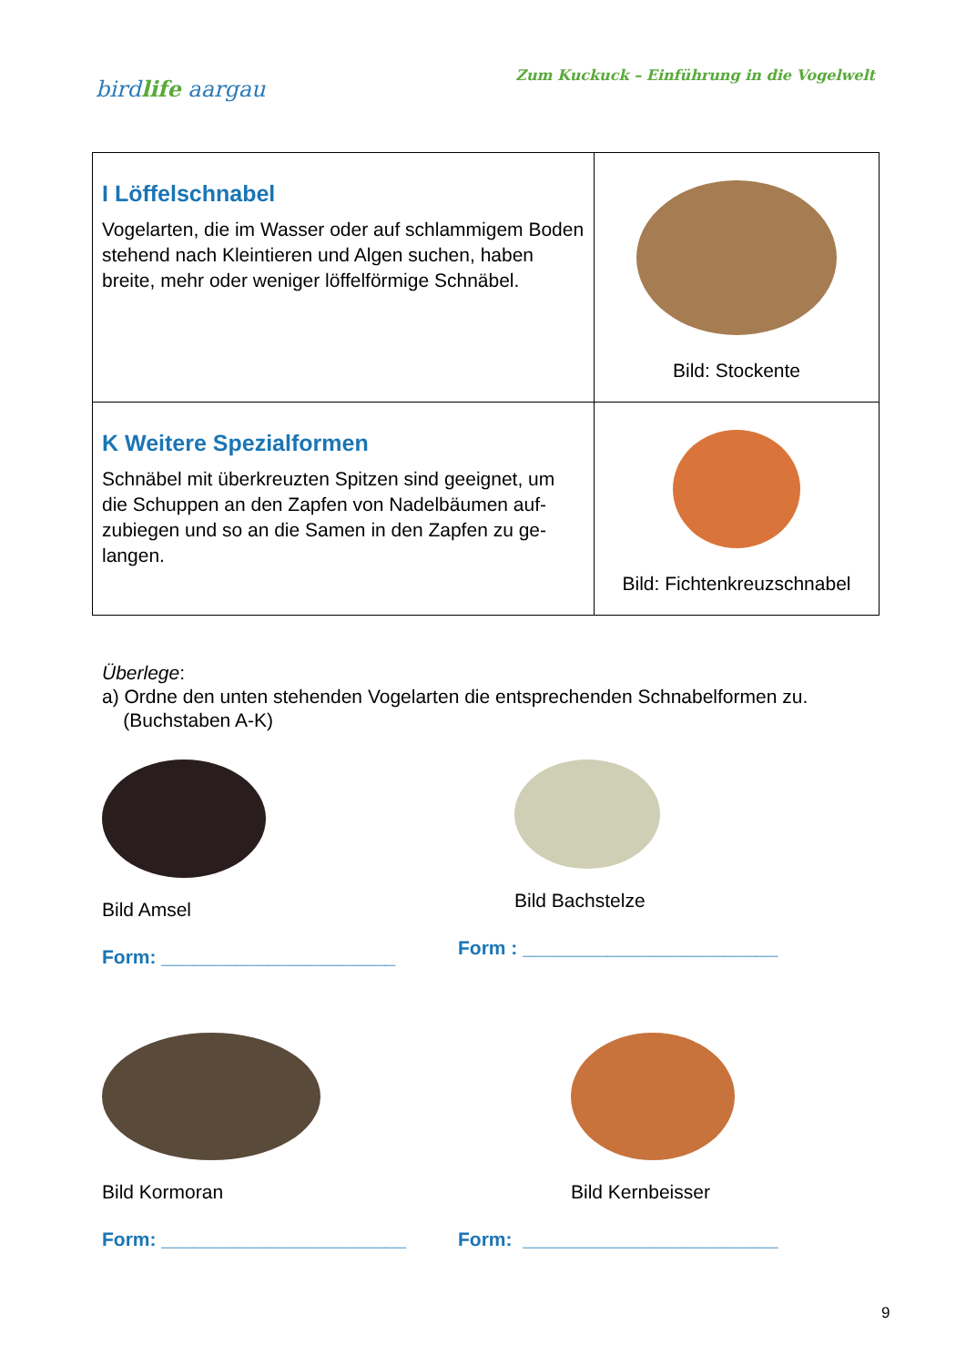birdlife aargau
Zum Kuckuck – Einführung in die Vogelwelt
| I Löffelschnabel Vogelarten, die im Wasser oder auf schlammigem Boden stehend nach Kleintieren und Algen suchen, haben breite, mehr oder weniger löffelförmige Schnäbel. | Bild: Stockente |
| K Weitere Spezialformen Schnäbel mit überkreuzten Spitzen sind geeignet, um die Schuppen an den Zapfen von Nadelbäumen auf-zubiegen und so an die Samen in den Zapfen zu ge-langen. | Bild: Fichtenkreuzschnabel |
Überlege:
a) Ordne den unten stehenden Vogelarten die entsprechenden Schnabelformen zu.
(Buchstaben A-K)
Bild Amsel
Form: ______________________
Bild Bachstelze
Form : ________________________
Bild Kormoran
Form: _______________________
Bild Kernbeisser
Form: ________________________
9